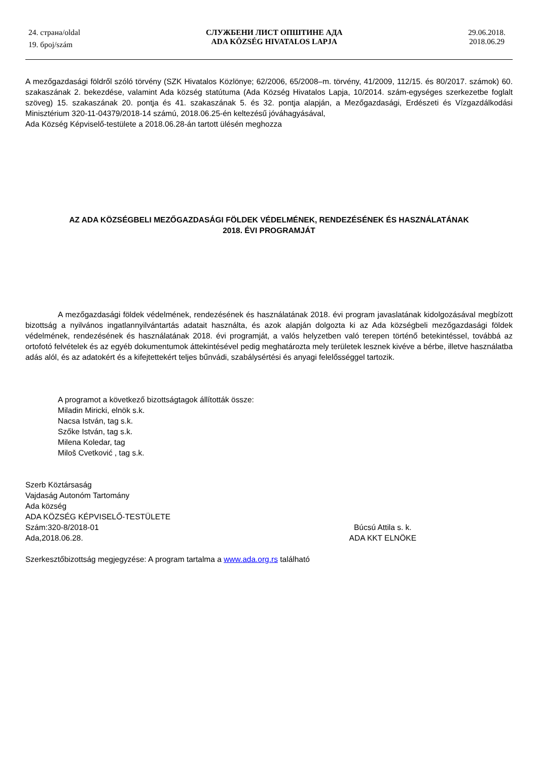24. страна/oldal
19. број/szám
СЛУЖБЕНИ ЛИСТ ОПШТИНЕ АДА
ADA KÖZSÉG HIVATALOS LAPJA
29.06.2018.
2018.06.29
A mezőgazdasági földről szóló törvény (SZK Hivatalos Közlönye; 62/2006, 65/2008–m. törvény, 41/2009, 112/15. és 80/2017. számok) 60. szakaszának 2. bekezdése, valamint Ada község statútuma (Ada Község Hivatalos Lapja, 10/2014. szám-egységes szerkezetbe foglalt szöveg) 15. szakaszának 20. pontja és 41. szakaszának 5. és 32. pontja alapján, a Mezőgazdasági, Erdészeti és Vízgazdálkodási Minisztérium 320-11-04379/2018-14 számú, 2018.06.25-én keltezésű jóváhagyásával,
Ada Község Képviselő-testülete a 2018.06.28-án tartott ülésén meghozza
AZ ADA KÖZSÉGBELI MEZŐGAZDASÁGI FÖLDEK VÉDELMÉNEK, RENDEZÉSÉNEK ÉS HASZNÁLATÁNAK
2018. ÉVI PROGRAMJÁT
A mezőgazdasági földek védelmének, rendezésének és használatának 2018. évi program javaslatának kidolgozásával megbízott bizottság a nyilvános ingatlannyilvántartás adatait használta, és azok alapján dolgozta ki az Ada községbeli mezőgazdasági földek védelmének, rendezésének és használatának 2018. évi programját, a valós helyzetben való terepen történő betekintéssel, továbbá az ortofotó felvételek és az egyéb dokumentumok áttekintésével pedig meghatározta mely területek lesznek kivéve a bérbe, illetve használatba adás alól, és az adatokért és a kifejtettekért teljes bűnvádi, szabálysértési és anyagi felelősséggel tartozik.
A programot a következő bizottságtagok állították össze:
Miladin Miricki, elnök s.k.
Nacsa István, tag s.k.
Szőke István, tag s.k.
Milena Koledar, tag
Miloš Cvetković , tag s.k.
Szerb Köztársaság
Vajdaság Autonóm Tartomány
Ada község
ADA KÖZSÉG KÉPVISELŐ-TESTÜLETE
Szám:320-8/2018-01
Ada,2018.06.28.
Búcsú Attila s. k.
ADA KKT ELNÖKE
Szerkesztőbizottság megjegyzése: A program tartalma a www.ada.org.rs található